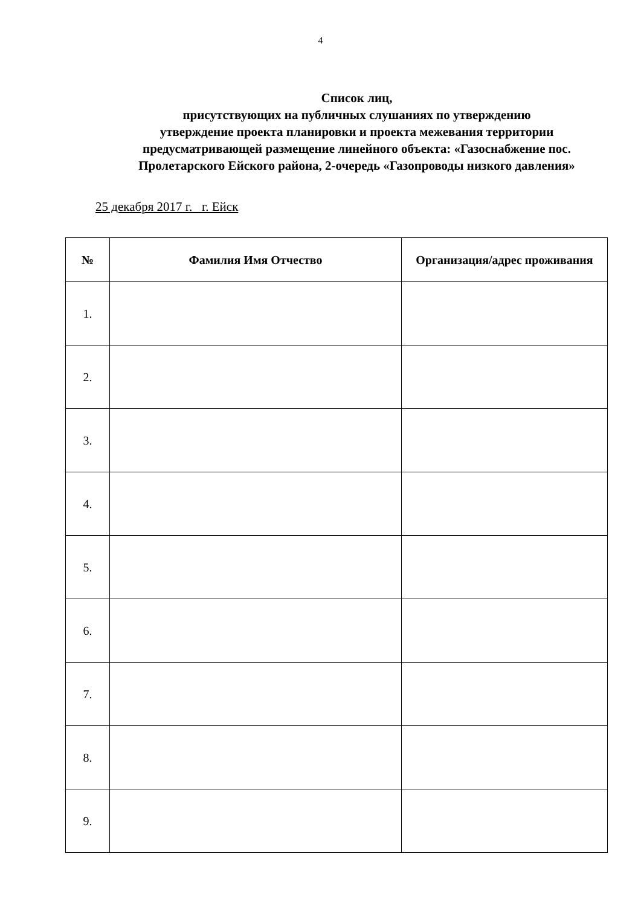4
Список лиц,
присутствующих на публичных слушаниях по утверждению
утверждение проекта планировки и проекта межевания территории
предусматривающей размещение линейного объекта: «Газоснабжение пос.
Пролетарского Ейского района, 2-очередь «Газопроводы низкого давления»
25 декабря 2017 г. г. Ейск
| № | Фамилия Имя Отчество | Организация/адрес проживания |
| --- | --- | --- |
| 1. | | |
| 2. | | |
| 3. | | |
| 4. | | |
| 5. | | |
| 6. | | |
| 7. | | |
| 8. | | |
| 9. | | |